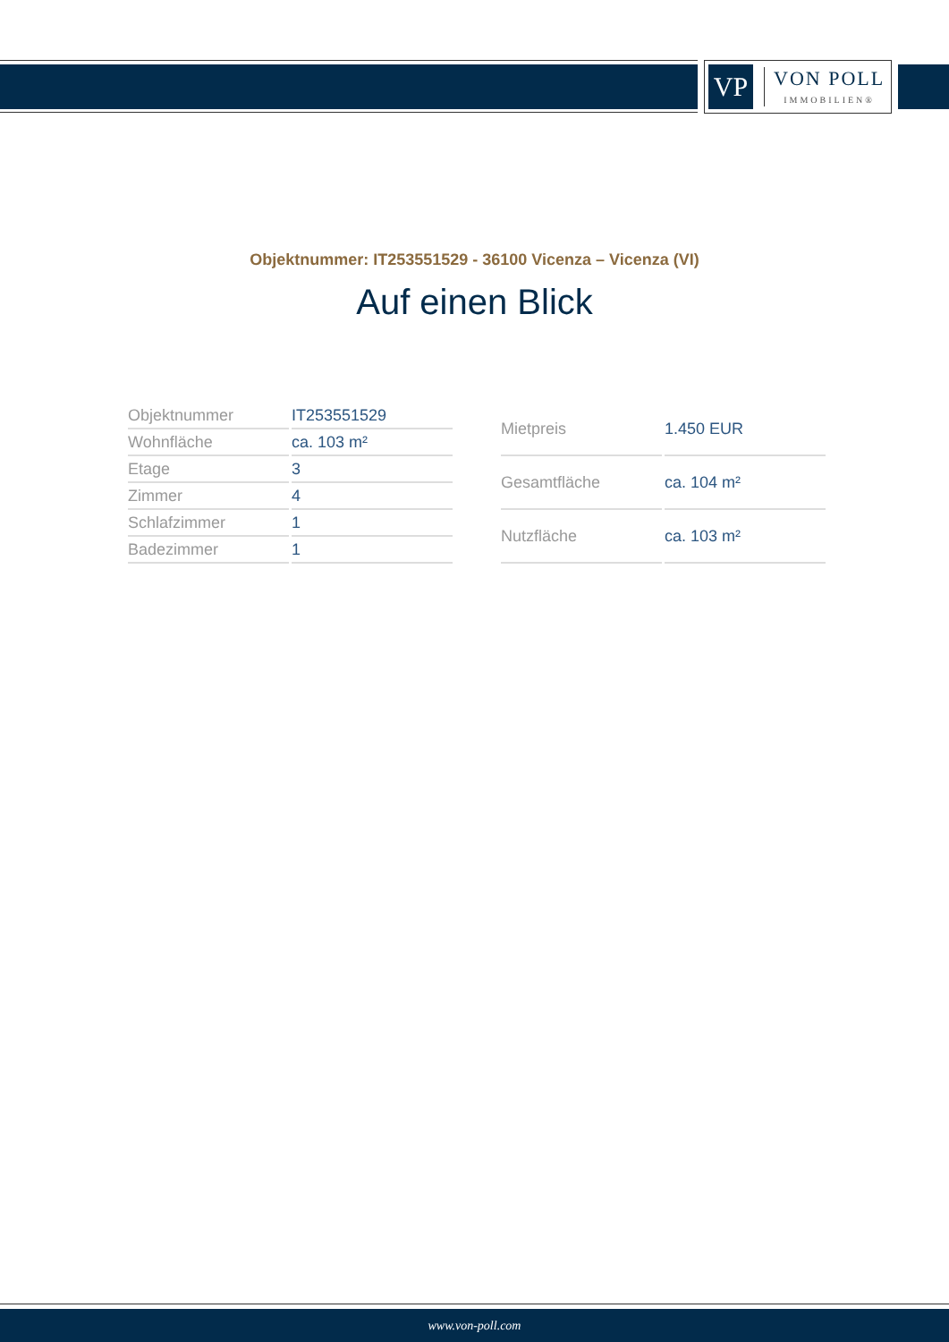VP
VON POLL
IMMOBILIEN®
Objektnummer: IT253551529 - 36100 Vicenza – Vicenza (VI)
Auf einen Blick
| Objektnummer | IT253551529 |
| Wohnfläche | ca. 103 m² |
| Etage | 3 |
| Zimmer | 4 |
| Schlafzimmer | 1 |
| Badezimmer | 1 |
| Mietpreis | 1.450 EUR |
| Gesamtfläche | ca. 104 m² |
| Nutzfläche | ca. 103 m² |
www.von-poll.com